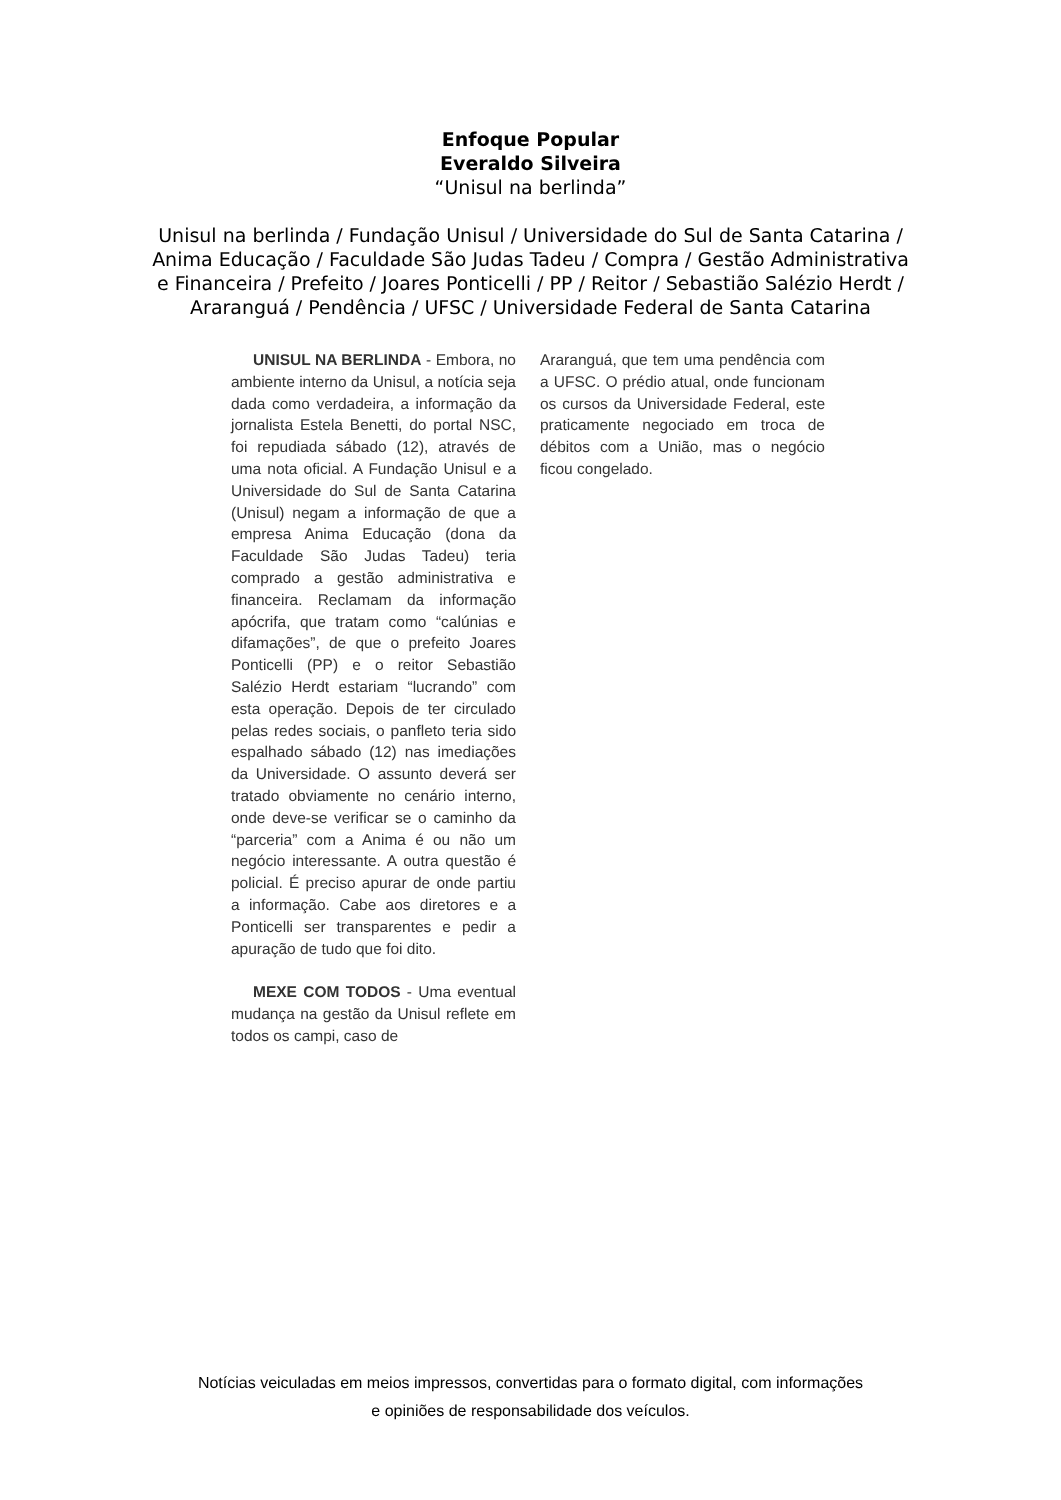Enfoque Popular
Everaldo Silveira
“Unisul na berlinda”
Unisul na berlinda / Fundação Unisul / Universidade do Sul de Santa Catarina / Anima Educação / Faculdade São Judas Tadeu / Compra / Gestão Administrativa e Financeira / Prefeito / Joares Ponticelli / PP / Reitor / Sebastião Salézio Herdt / Araranguá / Pendência / UFSC / Universidade Federal de Santa Catarina
UNISUL NA BERLINDA - Embora, no ambiente interno da Unisul, a notícia seja dada como verdadeira, a informação da jornalista Estela Benetti, do portal NSC, foi repudiada sábado (12), através de uma nota oficial. A Fundação Unisul e a Universidade do Sul de Santa Catarina (Unisul) negam a informação de que a empresa Anima Educação (dona da Faculdade São Judas Tadeu) teria comprado a gestão administrativa e financeira. Reclamam da informação apócrifa, que tratam como “calúnias e difamações”, de que o prefeito Joares Ponticelli (PP) e o reitor Sebastião Salézio Herdt estariam “lucrando” com esta operação. Depois de ter circulado pelas redes sociais, o panfleto teria sido espalhado sábado (12) nas imediações da Universidade. O assunto deverá ser tratado obviamente no cenário interno, onde deve-se verificar se o caminho da “parceria” com a Anima é ou não um negócio interessante. A outra questão é policial. É preciso apurar de onde partiu a informação. Cabe aos diretores e a Ponticelli ser transparentes e pedir a apuração de tudo que foi dito.
MEXE COM TODOS - Uma eventual mudança na gestão da Unisul reflete em todos os campi, caso de
Araranguá, que tem uma pendência com a UFSC. O prédio atual, onde funcionam os cursos da Universidade Federal, este praticamente negociado em troca de débitos com a União, mas o negócio ficou congelado.
Notícias veiculadas em meios impressos, convertidas para o formato digital, com informações
e opiniões de responsabilidade dos veículos.